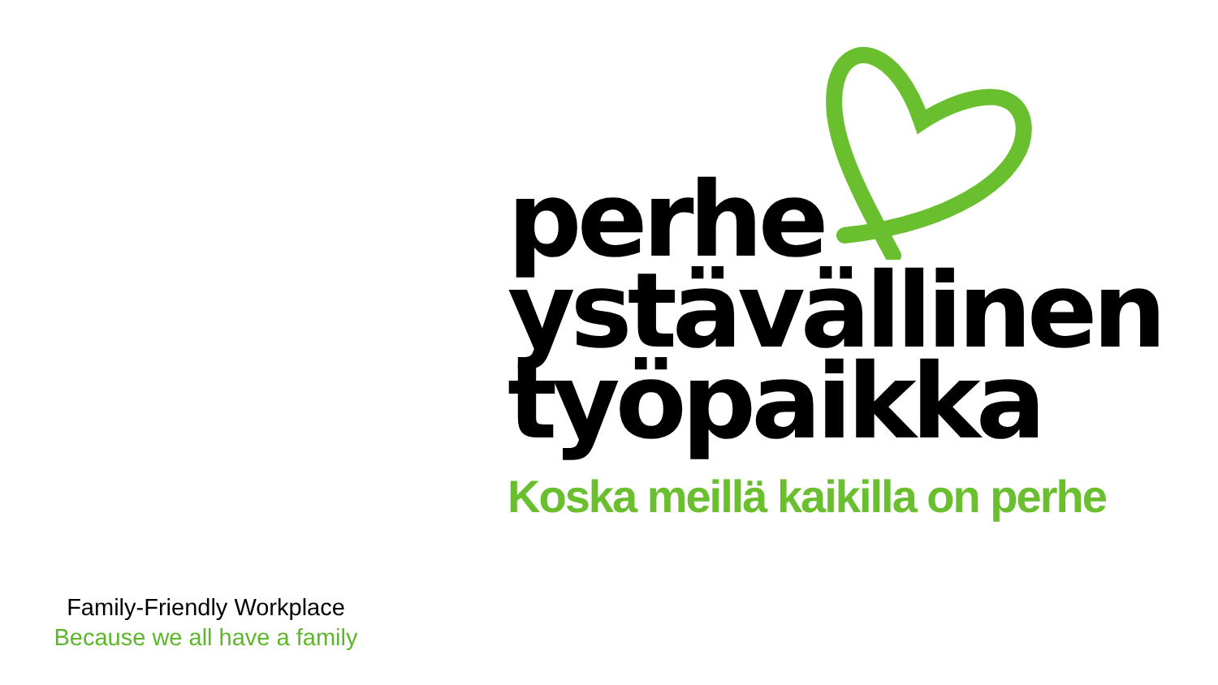perhe
ystävällinen
työpaikka
Koska meillä kaikilla on perhe
Family-Friendly Workplace
Because we all have a family